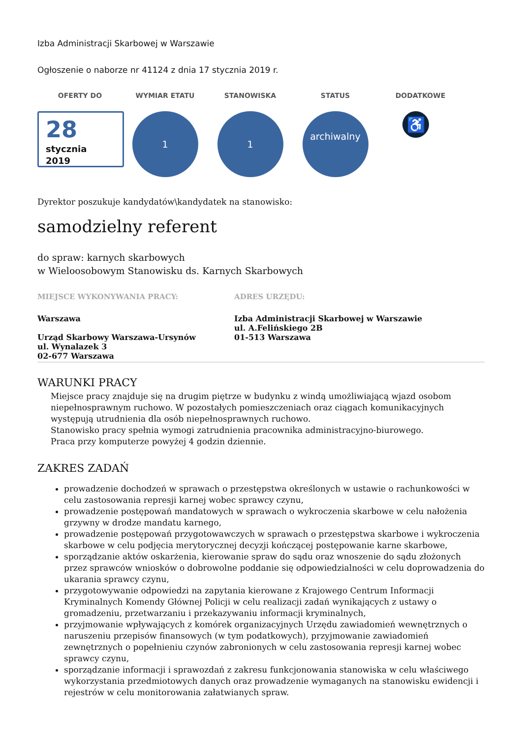Izba Administracji Skarbowej w Warszawie
Ogłoszenie o naborze nr 41124 z dnia 17 stycznia 2019 r.
OFERTY DO
28
stycznia
2019
WYMIAR ETATU
1
STANOWISKA
1
STATUS
archiwalny
DODATKOWE
♿
Dyrektor poszukuje kandydatów\kandydatek na stanowisko:
samodzielny referent
do spraw: karnych skarbowych
w Wieloosobowym Stanowisku ds. Karnych Skarbowych
MIEJSCE WYKONYWANIA PRACY:
Warszawa
Urząd Skarbowy Warszawa-Ursynów
ul. Wynalazek 3
02-677 Warszawa
ADRES URZĘDU:
Izba Administracji Skarbowej w Warszawie
ul. A.Felińskiego 2B
01-513 Warszawa
WARUNKI PRACY
Miejsce pracy znajduje się na drugim piętrze w budynku z windą umożliwiającą wjazd osobom niepełnosprawnym ruchowo. W pozostałych pomieszczeniach oraz ciągach komunikacyjnych występują utrudnienia dla osób niepełnosprawnych ruchowo.
Stanowisko pracy spełnia wymogi zatrudnienia pracownika administracyjno-biurowego.
Praca przy komputerze powyżej 4 godzin dziennie.
ZAKRES ZADAŃ
prowadzenie dochodzeń w sprawach o przestępstwa określonych w ustawie o rachunkowości w celu zastosowania represji karnej wobec sprawcy czynu,
prowadzenie postępowań mandatowych w sprawach o wykroczenia skarbowe w celu nałożenia grzywny w drodze mandatu karnego,
prowadzenie postępowań przygotowawczych w sprawach o przestępstwa skarbowe i wykroczenia skarbowe w celu podjęcia merytorycznej decyzji kończącej postępowanie karne skarbowe,
sporządzanie aktów oskarżenia, kierowanie spraw do sądu oraz wnoszenie do sądu złożonych przez sprawców wniosków o dobrowolne poddanie się odpowiedzialności w celu doprowadzenia do ukarania sprawcy czynu,
przygotowywanie odpowiedzi na zapytania kierowane z Krajowego Centrum Informacji Kryminalnych Komendy Głównej Policji w celu realizacji zadań wynikających z ustawy o gromadzeniu, przetwarzaniu i przekazywaniu informacji kryminalnych,
przyjmowanie wpływających z komórek organizacyjnych Urzędu zawiadomień wewnętrznych o naruszeniu przepisów finansowych (w tym podatkowych), przyjmowanie zawiadomień zewnętrznych o popełnieniu czynów zabronionych w celu zastosowania represji karnej wobec sprawcy czynu,
sporządzanie informacji i sprawozdań z zakresu funkcjonowania stanowiska w celu właściwego wykorzystania przedmiotowych danych oraz prowadzenie wymaganych na stanowisku ewidencji i rejestrów w celu monitorowania załatwianych spraw.